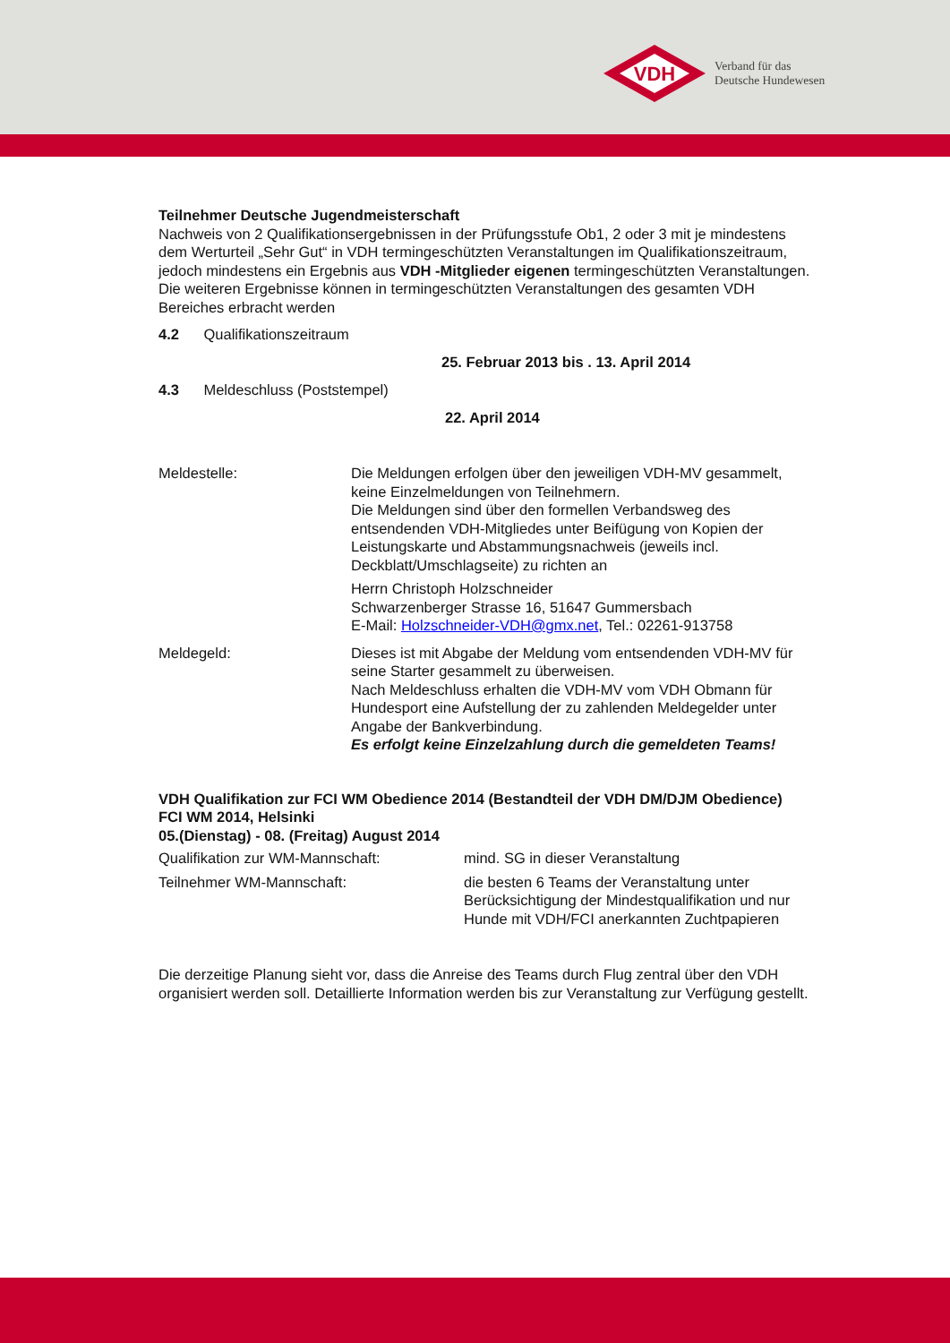VDH
Verband für das
Deutsche Hundewesen
Teilnehmer Deutsche Jugendmeisterschaft
Nachweis von 2 Qualifikationsergebnissen in der Prüfungsstufe Ob1, 2 oder 3 mit je mindestens dem Werturteil „Sehr Gut“ in VDH termingeschützten Veranstaltungen im Qualifikationszeitraum, jedoch mindestens ein Ergebnis aus VDH -Mitglieder eigenen termingeschützten Veranstaltungen. Die weiteren Ergebnisse können in termingeschützten Veranstaltungen des gesamten VDH Bereiches erbracht werden
4.2 Qualifikationszeitraum
25. Februar 2013 bis . 13. April 2014
4.3 Meldeschluss (Poststempel)
22. April 2014
Meldestelle: Die Meldungen erfolgen über den jeweiligen VDH-MV gesammelt, keine Einzelmeldungen von Teilnehmern.
Die Meldungen sind über den formellen Verbandsweg des entsendenden VDH-Mitgliedes unter Beifügung von Kopien der Leistungskarte und Abstammungsnachweis (jeweils incl. Deckblatt/Umschlagseite) zu richten an
Herrn Christoph Holzschneider
Schwarzenberger Strasse 16, 51647 Gummersbach
E-Mail: Holzschneider-VDH@gmx.net, Tel.: 02261-913758
Meldegeld: Dieses ist mit Abgabe der Meldung vom entsendenden VDH-MV für seine Starter gesammelt zu überweisen.
Nach Meldeschluss erhalten die VDH-MV vom VDH Obmann für Hundesport eine Aufstellung der zu zahlenden Meldegelder unter Angabe der Bankverbindung.
Es erfolgt keine Einzelzahlung durch die gemeldeten Teams!
VDH Qualifikation zur FCI WM Obedience 2014 (Bestandteil der VDH DM/DJM Obedience)
FCI WM 2014, Helsinki
05.(Dienstag) - 08. (Freitag) August 2014
Qualifikation zur WM-Mannschaft: mind. SG in dieser Veranstaltung
Teilnehmer WM-Mannschaft: die besten 6 Teams der Veranstaltung unter Berücksichtigung der Mindestqualifikation und nur Hunde mit VDH/FCI anerkannten Zuchtpapieren
Die derzeitige Planung sieht vor, dass die Anreise des Teams durch Flug zentral über den VDH organisiert werden soll. Detaillierte Information werden bis zur Veranstaltung zur Verfügung gestellt.